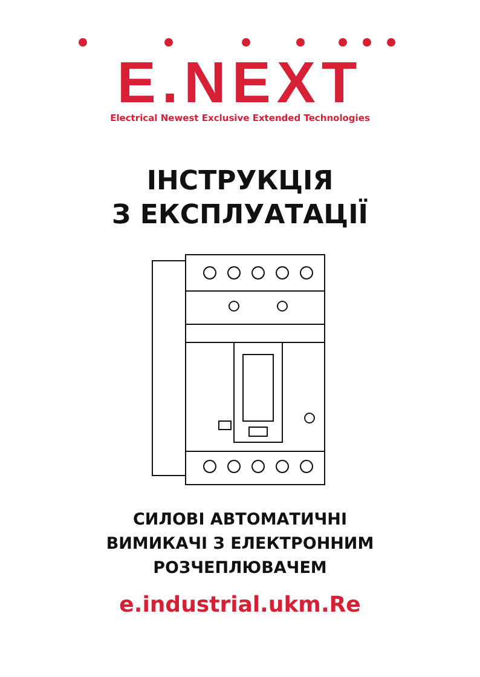E.NEXT
Electrical Newest Exclusive Extended Technologies
ІНСТРУКЦІЯ
З ЕКСПЛУАТАЦІЇ
СИЛОВІ АВТОМАТИЧНІ
ВИМИКАЧІ З ЕЛЕКТРОННИМ
РОЗЧЕПЛЮВАЧЕМ
e.industrial.ukm.Re